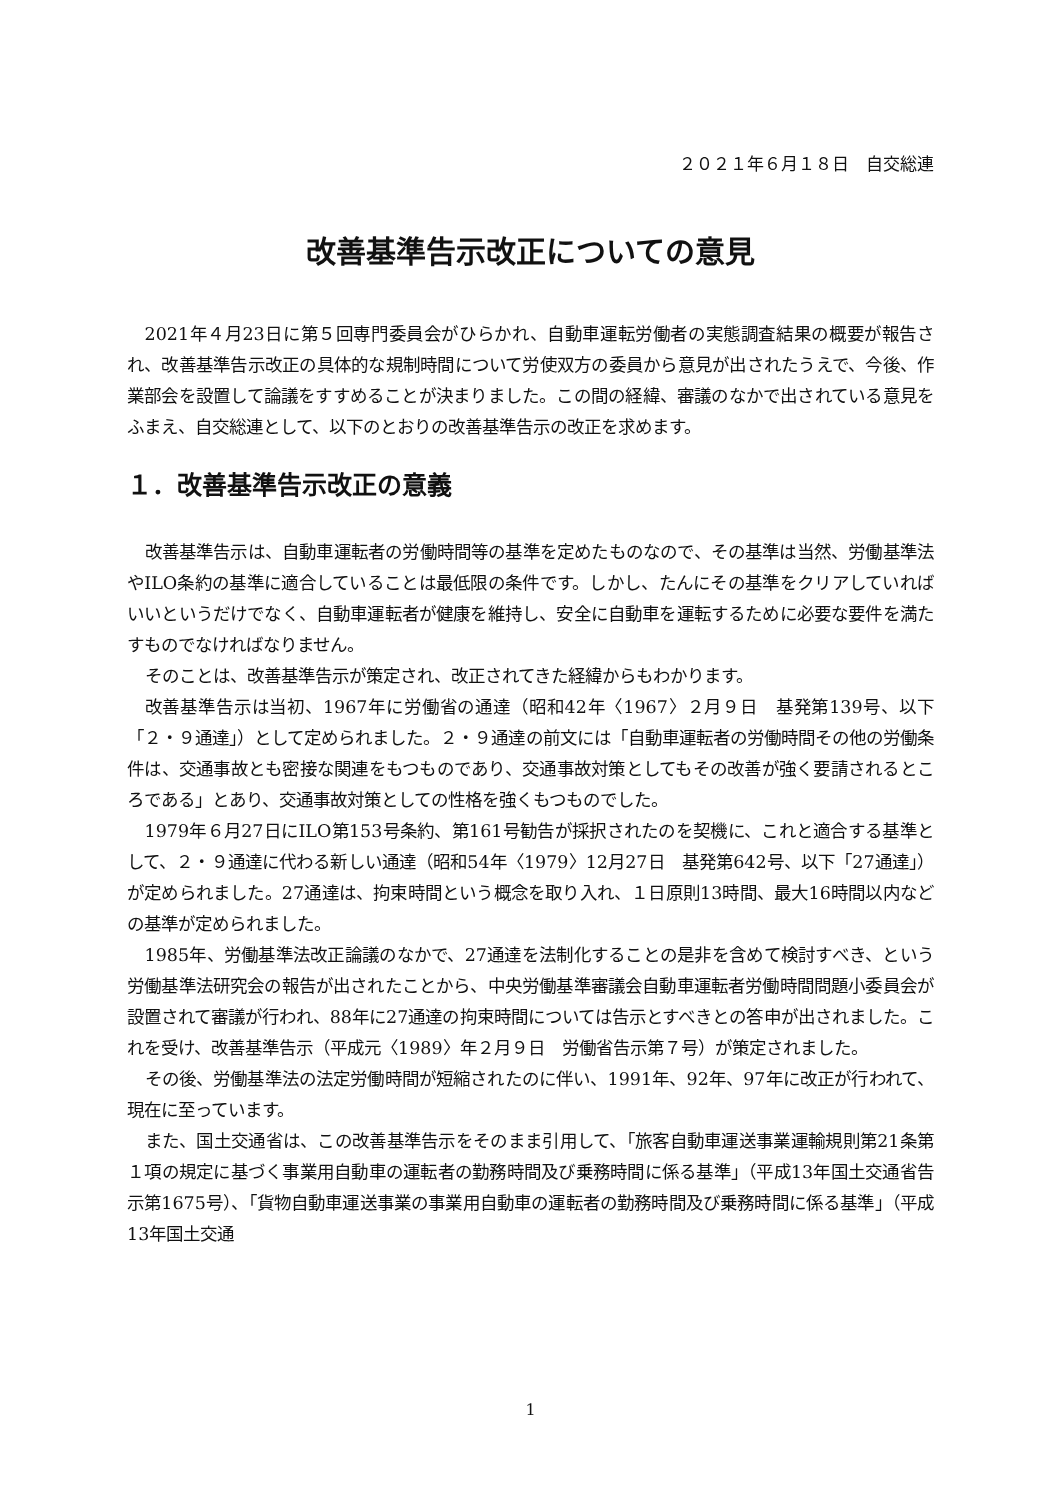２０２１年６月１８日　自交総連
改善基準告示改正についての意見
2021年４月23日に第５回専門委員会がひらかれ、自動車運転労働者の実態調査結果の概要が報告され、改善基準告示改正の具体的な規制時間について労使双方の委員から意見が出されたうえで、今後、作業部会を設置して論議をすすめることが決まりました。この間の経緯、審議のなかで出されている意見をふまえ、自交総連として、以下のとおりの改善基準告示の改正を求めます。
１．改善基準告示改正の意義
改善基準告示は、自動車運転者の労働時間等の基準を定めたものなので、その基準は当然、労働基準法やILO条約の基準に適合していることは最低限の条件です。しかし、たんにその基準をクリアしていればいいというだけでなく、自動車運転者が健康を維持し、安全に自動車を運転するために必要な要件を満たすものでなければなりません。
そのことは、改善基準告示が策定され、改正されてきた経緯からもわかります。
改善基準告示は当初、1967年に労働省の通達（昭和42年〈1967〉２月９日　基発第139号、以下「２・９通達」）として定められました。２・９通達の前文には「自動車運転者の労働時間その他の労働条件は、交通事故とも密接な関連をもつものであり、交通事故対策としてもその改善が強く要請されるところである」とあり、交通事故対策としての性格を強くもつものでした。
1979年６月27日にILO第153号条約、第161号勧告が採択されたのを契機に、これと適合する基準として、２・９通達に代わる新しい通達（昭和54年〈1979〉12月27日　基発第642号、以下「27通達」）が定められました。27通達は、拘束時間という概念を取り入れ、１日原則13時間、最大16時間以内などの基準が定められました。
1985年、労働基準法改正論議のなかで、27通達を法制化することの是非を含めて検討すべき、という労働基準法研究会の報告が出されたことから、中央労働基準審議会自動車運転者労働時間問題小委員会が設置されて審議が行われ、88年に27通達の拘束時間については告示とすべきとの答申が出されました。これを受け、改善基準告示（平成元〈1989〉年２月９日　労働省告示第７号）が策定されました。
その後、労働基準法の法定労働時間が短縮されたのに伴い、1991年、92年、97年に改正が行われて、現在に至っています。
また、国土交通省は、この改善基準告示をそのまま引用して、「旅客自動車運送事業運輸規則第21条第１項の規定に基づく事業用自動車の運転者の勤務時間及び乗務時間に係る基準」（平成13年国土交通省告示第1675号）、「貨物自動車運送事業の事業用自動車の運転者の勤務時間及び乗務時間に係る基準」（平成13年国土交通
1